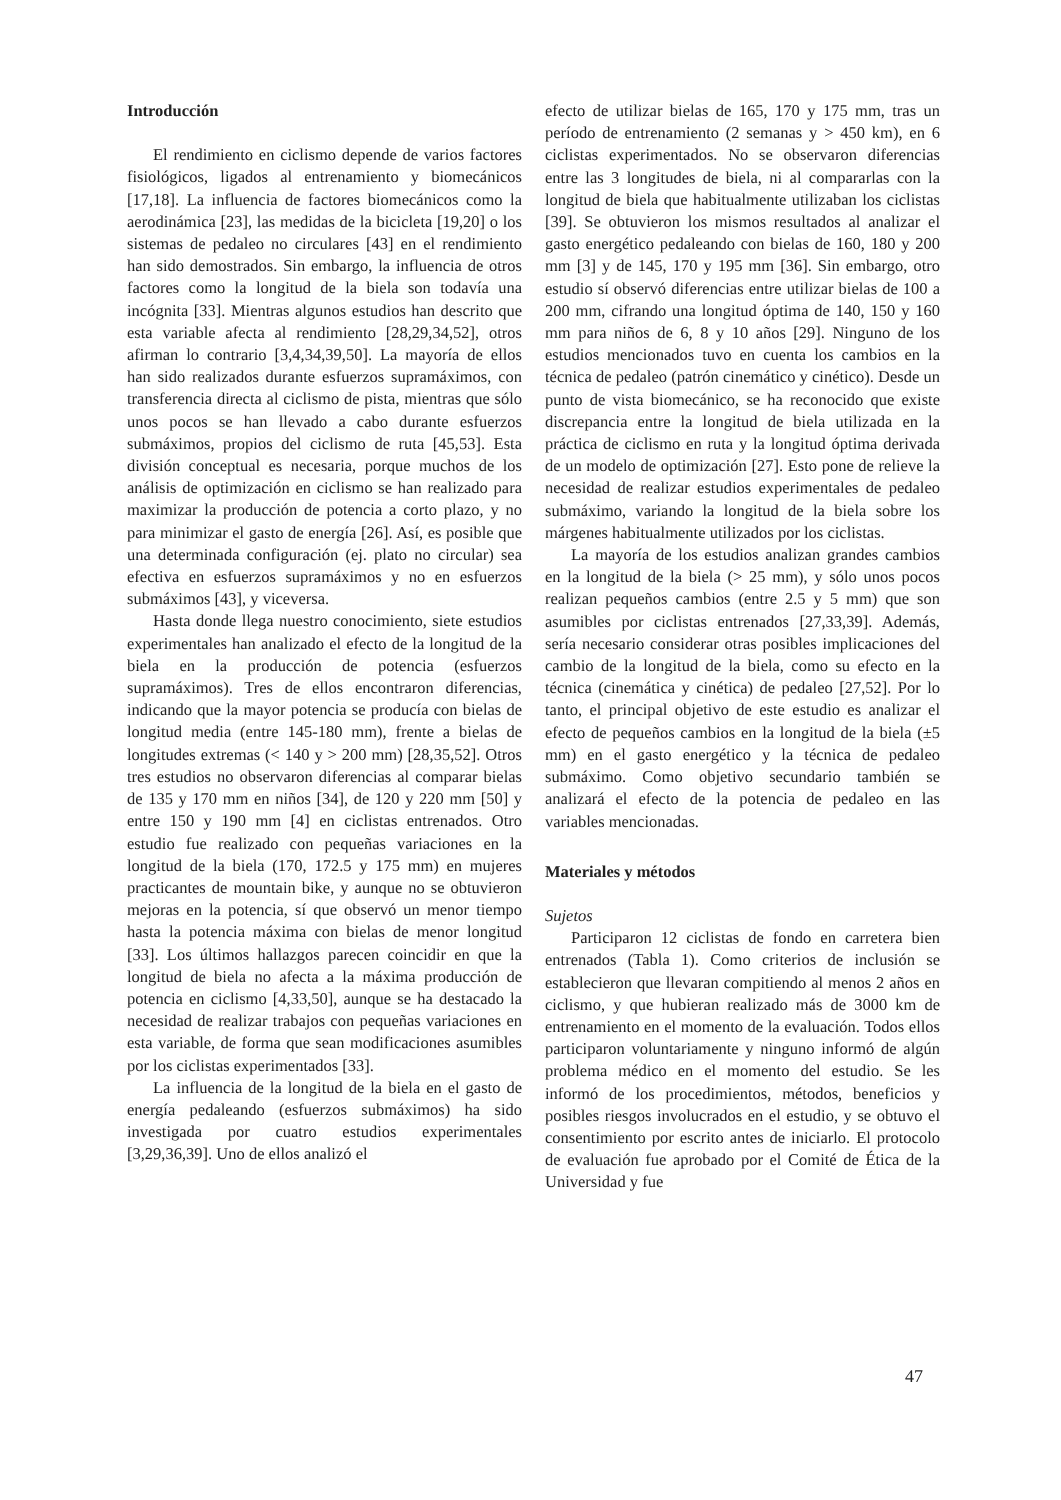Introducción
El rendimiento en ciclismo depende de varios factores fisiológicos, ligados al entrenamiento y biomecánicos [17,18]. La influencia de factores biomecánicos como la aerodinámica [23], las medidas de la bicicleta [19,20] o los sistemas de pedaleo no circulares [43] en el rendimiento han sido demostrados. Sin embargo, la influencia de otros factores como la longitud de la biela son todavía una incógnita [33]. Mientras algunos estudios han descrito que esta variable afecta al rendimiento [28,29,34,52], otros afirman lo contrario [3,4,34,39,50]. La mayoría de ellos han sido realizados durante esfuerzos supramáximos, con transferencia directa al ciclismo de pista, mientras que sólo unos pocos se han llevado a cabo durante esfuerzos submáximos, propios del ciclismo de ruta [45,53]. Esta división conceptual es necesaria, porque muchos de los análisis de optimización en ciclismo se han realizado para maximizar la producción de potencia a corto plazo, y no para minimizar el gasto de energía [26]. Así, es posible que una determinada configuración (ej. plato no circular) sea efectiva en esfuerzos supramáximos y no en esfuerzos submáximos [43], y viceversa.
Hasta donde llega nuestro conocimiento, siete estudios experimentales han analizado el efecto de la longitud de la biela en la producción de potencia (esfuerzos supramáximos). Tres de ellos encontraron diferencias, indicando que la mayor potencia se producía con bielas de longitud media (entre 145-180 mm), frente a bielas de longitudes extremas (< 140 y > 200 mm) [28,35,52]. Otros tres estudios no observaron diferencias al comparar bielas de 135 y 170 mm en niños [34], de 120 y 220 mm [50] y entre 150 y 190 mm [4] en ciclistas entrenados. Otro estudio fue realizado con pequeñas variaciones en la longitud de la biela (170, 172.5 y 175 mm) en mujeres practicantes de mountain bike, y aunque no se obtuvieron mejoras en la potencia, sí que observó un menor tiempo hasta la potencia máxima con bielas de menor longitud [33]. Los últimos hallazgos parecen coincidir en que la longitud de biela no afecta a la máxima producción de potencia en ciclismo [4,33,50], aunque se ha destacado la necesidad de realizar trabajos con pequeñas variaciones en esta variable, de forma que sean modificaciones asumibles por los ciclistas experimentados [33].
La influencia de la longitud de la biela en el gasto de energía pedaleando (esfuerzos submáximos) ha sido investigada por cuatro estudios experimentales [3,29,36,39]. Uno de ellos analizó el
efecto de utilizar bielas de 165, 170 y 175 mm, tras un período de entrenamiento (2 semanas y > 450 km), en 6 ciclistas experimentados. No se observaron diferencias entre las 3 longitudes de biela, ni al compararlas con la longitud de biela que habitualmente utilizaban los ciclistas [39]. Se obtuvieron los mismos resultados al analizar el gasto energético pedaleando con bielas de 160, 180 y 200 mm [3] y de 145, 170 y 195 mm [36]. Sin embargo, otro estudio sí observó diferencias entre utilizar bielas de 100 a 200 mm, cifrando una longitud óptima de 140, 150 y 160 mm para niños de 6, 8 y 10 años [29]. Ninguno de los estudios mencionados tuvo en cuenta los cambios en la técnica de pedaleo (patrón cinemático y cinético). Desde un punto de vista biomecánico, se ha reconocido que existe discrepancia entre la longitud de biela utilizada en la práctica de ciclismo en ruta y la longitud óptima derivada de un modelo de optimización [27]. Esto pone de relieve la necesidad de realizar estudios experimentales de pedaleo submáximo, variando la longitud de la biela sobre los márgenes habitualmente utilizados por los ciclistas.
La mayoría de los estudios analizan grandes cambios en la longitud de la biela (> 25 mm), y sólo unos pocos realizan pequeños cambios (entre 2.5 y 5 mm) que son asumibles por ciclistas entrenados [27,33,39]. Además, sería necesario considerar otras posibles implicaciones del cambio de la longitud de la biela, como su efecto en la técnica (cinemática y cinética) de pedaleo [27,52]. Por lo tanto, el principal objetivo de este estudio es analizar el efecto de pequeños cambios en la longitud de la biela (±5 mm) en el gasto energético y la técnica de pedaleo submáximo. Como objetivo secundario también se analizará el efecto de la potencia de pedaleo en las variables mencionadas.
Materiales y métodos
Sujetos
Participaron 12 ciclistas de fondo en carretera bien entrenados (Tabla 1). Como criterios de inclusión se establecieron que llevaran compitiendo al menos 2 años en ciclismo, y que hubieran realizado más de 3000 km de entrenamiento en el momento de la evaluación. Todos ellos participaron voluntariamente y ninguno informó de algún problema médico en el momento del estudio. Se les informó de los procedimientos, métodos, beneficios y posibles riesgos involucrados en el estudio, y se obtuvo el consentimiento por escrito antes de iniciarlo. El protocolo de evaluación fue aprobado por el Comité de Ética de la Universidad y fue
47